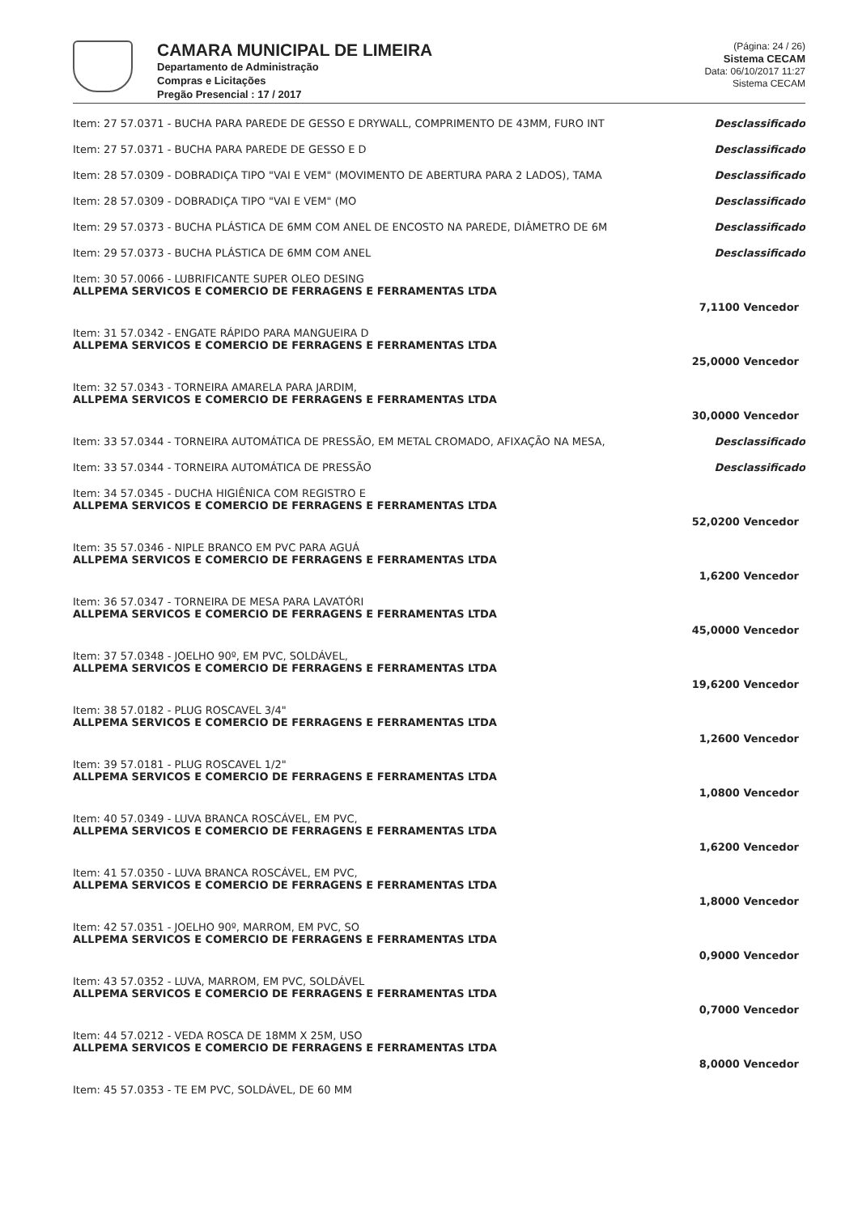CAMARA MUNICIPAL DE LIMEIRA
Departamento de Administração
Compras e Licitações
Pregão Presencial : 17 / 2017
(Página: 24 / 26)
Sistema CECAM
Data: 06/10/2017 11:27
Sistema CECAM
Item: 27 57.0371 - BUCHA PARA PAREDE DE GESSO E DRYWALL, COMPRIMENTO DE 43MM, FURO INT Desclassificado
Item: 27 57.0371 - BUCHA PARA PAREDE DE GESSO E D Desclassificado
Item: 28 57.0309 - DOBRADIÇA TIPO "VAI E VEM" (MOVIMENTO DE ABERTURA PARA 2 LADOS), TAMA Desclassificado
Item: 28 57.0309 - DOBRADIÇA TIPO "VAI E VEM" (MO Desclassificado
Item: 29 57.0373 - BUCHA PLÁSTICA DE 6MM COM ANEL DE ENCOSTO NA PAREDE, DIÂMETRO DE 6M Desclassificado
Item: 29 57.0373 - BUCHA PLÁSTICA DE 6MM COM ANEL Desclassificado
Item: 30 57.0066 - LUBRIFICANTE SUPER OLEO DESING
ALLPEMA SERVICOS E COMERCIO DE FERRAGENS E FERRAMENTAS LTDA
7,1100 Vencedor
Item: 31 57.0342 - ENGATE RÁPIDO PARA MANGUEIRA D
ALLPEMA SERVICOS E COMERCIO DE FERRAGENS E FERRAMENTAS LTDA
25,0000 Vencedor
Item: 32 57.0343 - TORNEIRA AMARELA PARA JARDIM,
ALLPEMA SERVICOS E COMERCIO DE FERRAGENS E FERRAMENTAS LTDA
30,0000 Vencedor
Item: 33 57.0344 - TORNEIRA AUTOMÁTICA DE PRESSÃO, EM METAL CROMADO, AFIXAÇÃO NA MESA, Desclassificado
Item: 33 57.0344 - TORNEIRA AUTOMÁTICA DE PRESSÃO Desclassificado
Item: 34 57.0345 - DUCHA HIGIÊNICA COM REGISTRO E
ALLPEMA SERVICOS E COMERCIO DE FERRAGENS E FERRAMENTAS LTDA
52,0200 Vencedor
Item: 35 57.0346 - NIPLE BRANCO EM PVC PARA AGUÁ
ALLPEMA SERVICOS E COMERCIO DE FERRAGENS E FERRAMENTAS LTDA
1,6200 Vencedor
Item: 36 57.0347 - TORNEIRA DE MESA PARA LAVATÓRI
ALLPEMA SERVICOS E COMERCIO DE FERRAGENS E FERRAMENTAS LTDA
45,0000 Vencedor
Item: 37 57.0348 - JOELHO 90º, EM PVC, SOLDÁVEL,
ALLPEMA SERVICOS E COMERCIO DE FERRAGENS E FERRAMENTAS LTDA
19,6200 Vencedor
Item: 38 57.0182 - PLUG ROSCAVEL 3/4"
ALLPEMA SERVICOS E COMERCIO DE FERRAGENS E FERRAMENTAS LTDA
1,2600 Vencedor
Item: 39 57.0181 - PLUG ROSCAVEL 1/2"
ALLPEMA SERVICOS E COMERCIO DE FERRAGENS E FERRAMENTAS LTDA
1,0800 Vencedor
Item: 40 57.0349 - LUVA BRANCA ROSCÁVEL, EM PVC,
ALLPEMA SERVICOS E COMERCIO DE FERRAGENS E FERRAMENTAS LTDA
1,6200 Vencedor
Item: 41 57.0350 - LUVA BRANCA ROSCÁVEL, EM PVC,
ALLPEMA SERVICOS E COMERCIO DE FERRAGENS E FERRAMENTAS LTDA
1,8000 Vencedor
Item: 42 57.0351 - JOELHO 90º, MARROM, EM PVC, SO
ALLPEMA SERVICOS E COMERCIO DE FERRAGENS E FERRAMENTAS LTDA
0,9000 Vencedor
Item: 43 57.0352 - LUVA, MARROM, EM PVC, SOLDÁVEL
ALLPEMA SERVICOS E COMERCIO DE FERRAGENS E FERRAMENTAS LTDA
0,7000 Vencedor
Item: 44 57.0212 - VEDA ROSCA DE 18MM X 25M, USO
ALLPEMA SERVICOS E COMERCIO DE FERRAGENS E FERRAMENTAS LTDA
8,0000 Vencedor
Item: 45 57.0353 - TE EM PVC, SOLDÁVEL, DE 60 MM